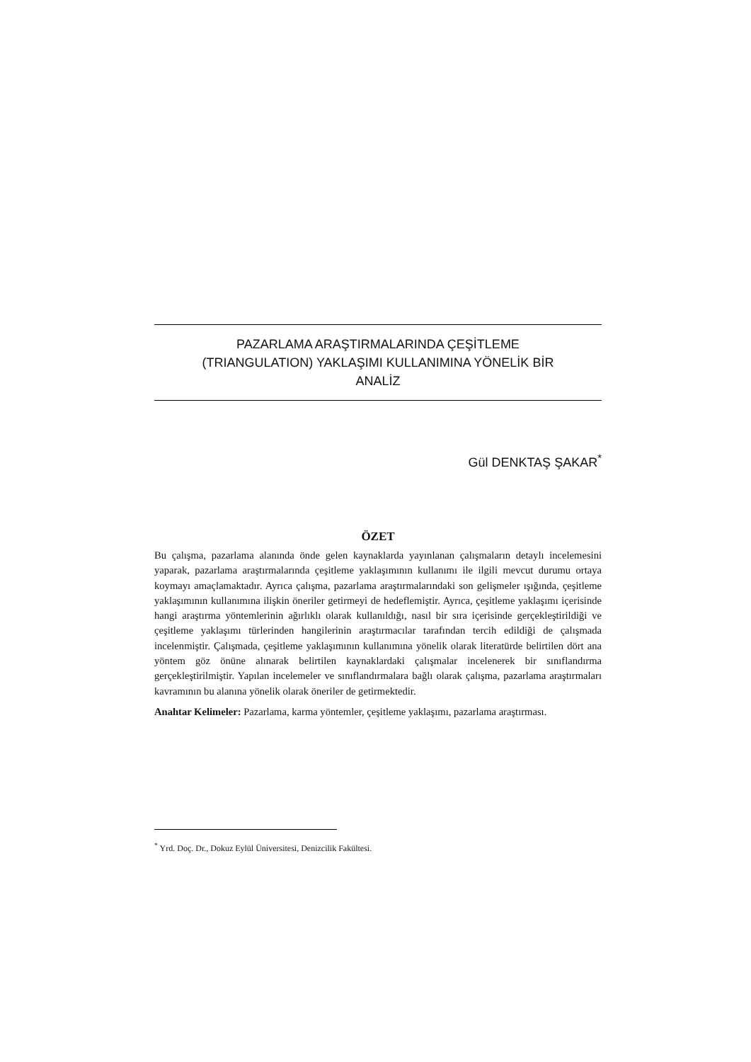PAZARLAMA ARAŞTIRMALARINDA ÇEŞİTLEME
(TRIANGULATION) YAKLAŞIMI KULLANIMINA YÖNELİK BİR
ANALİZ
Gül DENKTAŞ ŞAKAR<sup>*</sup>
ÖZET
Bu çalışma, pazarlama alanında önde gelen kaynaklarda yayınlanan çalışmaların detaylı incelemesini yaparak, pazarlama araştırmalarında çeşitleme yaklaşımının kullanımı ile ilgili mevcut durumu ortaya koymayı amaçlamaktadır. Ayrıca çalışma, pazarlama araştırmalarındaki son gelişmeler ışığında, çeşitleme yaklaşımının kullanımına ilişkin öneriler getirmeyi de hedeflemiştir. Ayrıca, çeşitleme yaklaşımı içerisinde hangi araştırma yöntemlerinin ağırlıklı olarak kullanıldığı, nasıl bir sıra içerisinde gerçekleştirildiği ve çeşitleme yaklaşımı türlerinden hangilerinin araştırmacılar tarafından tercih edildiği de çalışmada incelenmiştir. Çalışmada, çeşitleme yaklaşımının kullanımına yönelik olarak literatürde belirtilen dört ana yöntem göz önüne alınarak belirtilen kaynaklardaki çalışmalar incelenerek bir sınıflandırma gerçekleştirilmiştir. Yapılan incelemeler ve sınıflandırmalara bağlı olarak çalışma, pazarlama araştırmaları kavramının bu alanına yönelik olarak öneriler de getirmektedir.
Anahtar Kelimeler: Pazarlama, karma yöntemler, çeşitleme yaklaşımı, pazarlama araştırması.
<sup>*</sup> Yrd. Doç. Dr., Dokuz Eylül Üniversitesi, Denizcilik Fakültesi.